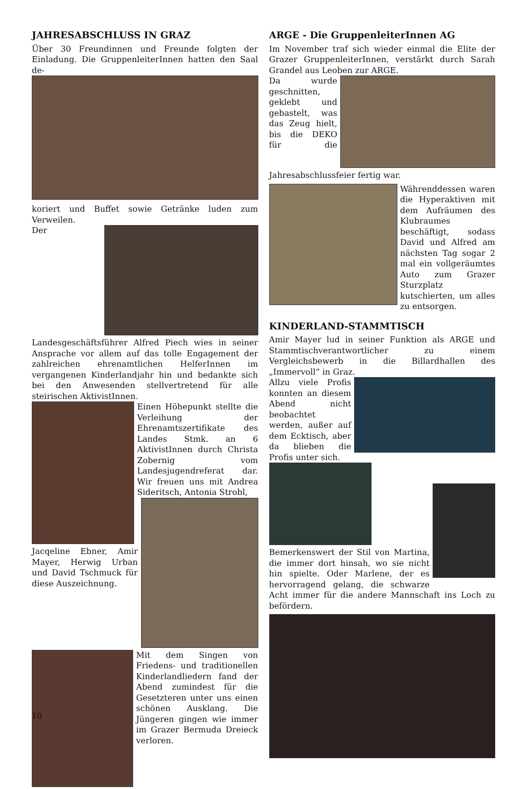JAHRESABSCHLUSS IN GRAZ
Über 30 Freundinnen und Freunde folgten der Einladung. Die GruppenleiterInnen hatten den Saal de-
koriert und Buffet sowie Getränke luden zum Verweilen.
Der Landesgeschäftsführer Alfred Piech wies in seiner Ansprache vor allem auf das tolle Engagement der zahlreichen ehrenamtlichen HelferInnen im vergangenen Kinderlandjahr hin und bedankte sich bei den Anwesenden stellvertretend für alle steirischen AktivistInnen.
Einen Höhepunkt stellte die Verleihung der Ehrenamtszertifikate des Landes Stmk. an 6 AktivistInnen durch Christa Zobernig vom Landesjugendreferat dar. Wir freuen uns mit Andrea Sideritsch, Antonia Strobl,
Jacqeline Ebner, Amir Mayer, Herwig Urban und David Tschmuck für diese Auszeichnung.
Mit dem Singen von Friedens- und traditionellen Kinderlandliedern fand der Abend zumindest für die Gesetzteren unter uns einen schönen Ausklang. Die Jüngeren gingen wie immer im Grazer Bermuda Dreieck verloren.
ARGE - Die GruppenleiterInnen AG
Im November traf sich wieder einmal die Elite der Grazer GruppenleiterInnen, verstärkt durch Sarah Grandel aus Leoben zur ARGE.
Da wurde geschnitten, geklebt und gebastelt, was das Zeug hielt, bis die DEKO für die Jahresabschlussfeier fertig war.
Währenddessen waren die Hyperaktiven mit dem Aufräumen des Klubraumes beschäftigt, sodass David und Alfred am nächsten Tag sogar 2 mal ein vollgeräumtes Auto zum Grazer Sturzplatz kutschierten, um alles zu entsorgen.
KINDERLAND-STAMMTISCH
Amir Mayer lud in seiner Funktion als ARGE und Stammtischverantwortlicher zu einem Vergleichsbewerb in die Billardhallen des „Immervoll“ in Graz.
Allzu viele Profis konnten an diesem Abend nicht beobachtet werden, außer auf dem Ecktisch, aber da blieben die Profis unter sich.
Bemerkenswert der Stil von Martina, die immer dort hinsah, wo sie nicht hin spielte. Oder Marlene, der es hervorragend gelang, die schwarze Acht immer für die andere Mannschaft ins Loch zu befördern.
10